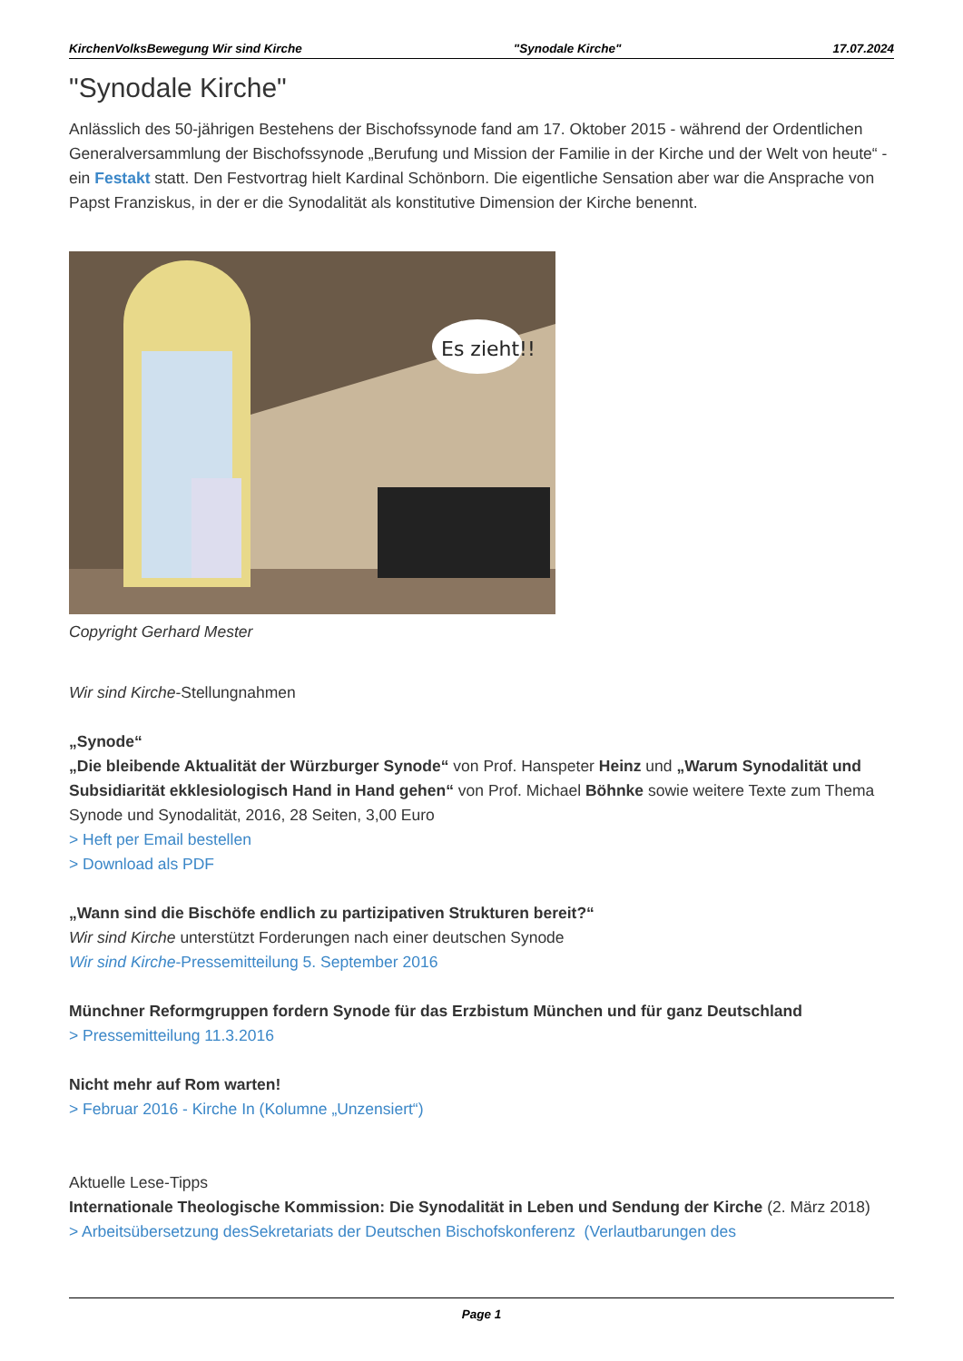KirchenVolksBewegung Wir sind Kirche "Synodale Kirche" 17.07.2024
"Synodale Kirche"
Anlässlich des 50-jährigen Bestehens der Bischofssynode fand am 17. Oktober 2015 - während der Ordentlichen Generalversammlung der Bischofssynode „Berufung und Mission der Familie in der Kirche und der Welt von heute“ - ein Festakt statt. Den Festvortrag hielt Kardinal Schönborn. Die eigentliche Sensation aber war die Ansprache von Papst Franziskus, in der er die Synodalität als konstitutive Dimension der Kirche benennt.
Es zieht!!
Copyright Gerhard Mester
Wir sind Kirche-Stellungnahmen
„Synode“
„Die bleibende Aktualität der Würzburger Synode“ von Prof. Hanspeter Heinz und „Warum Synodalität und Subsidiarität ekklesiologisch Hand in Hand gehen“ von Prof. Michael Böhnke sowie weitere Texte zum Thema Synode und Synodalität, 2016, 28 Seiten, 3,00 Euro
> Heft per Email bestellen
> Download als PDF
„Wann sind die Bischöfe endlich zu partizipativen Strukturen bereit?“
Wir sind Kirche unterstützt Forderungen nach einer deutschen Synode
Wir sind Kirche-Pressemitteilung 5. September 2016
Münchner Reformgruppen fordern Synode für das Erzbistum München und für ganz Deutschland
> Pressemitteilung 11.3.2016
Nicht mehr auf Rom warten!
> Februar 2016 - Kirche In (Kolumne „Unzensiert“)
Aktuelle Lese-Tipps
Internationale Theologische Kommission: Die Synodalität in Leben und Sendung der Kirche (2. März 2018)
> Arbeitsübersetzung desSekretariats der Deutschen Bischofskonferenz (Verlautbarungen des
Page 1